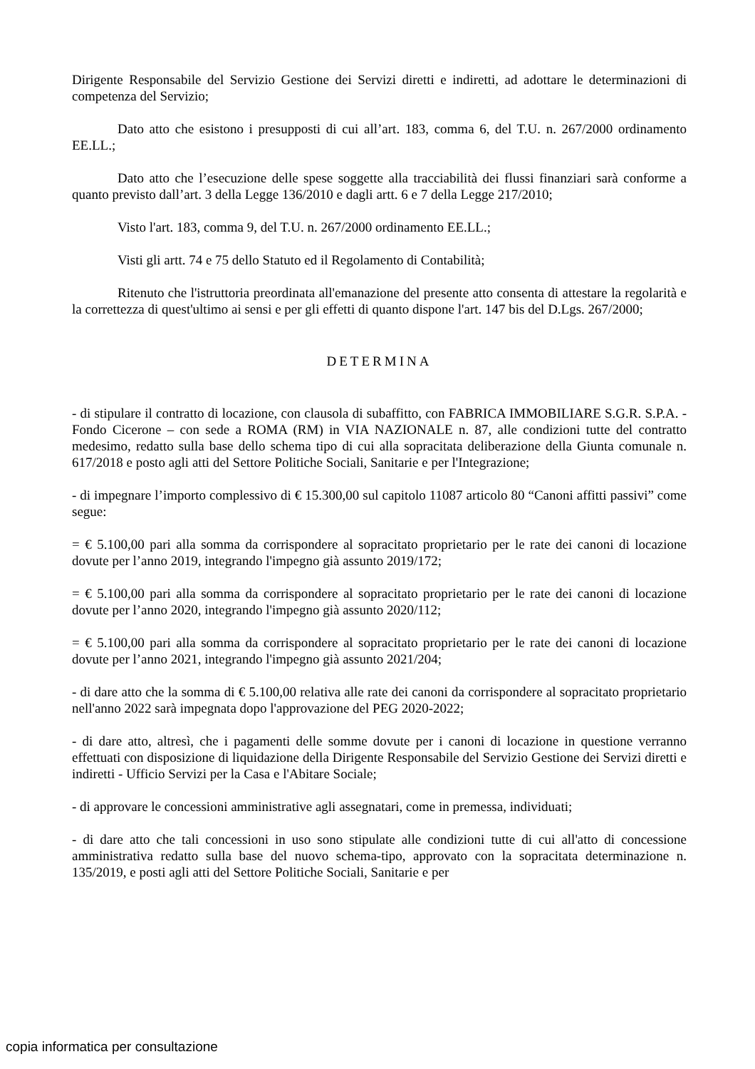Dirigente Responsabile del Servizio Gestione dei Servizi diretti e indiretti, ad adottare le determinazioni di competenza del Servizio;
Dato atto che esistono i presupposti di cui all’art. 183, comma 6, del T.U. n. 267/2000 ordinamento EE.LL.;
Dato atto che l’esecuzione delle spese soggette alla tracciabilità dei flussi finanziari sarà conforme a quanto previsto dall’art. 3 della Legge 136/2010 e dagli artt. 6 e 7 della Legge 217/2010;
Visto l'art. 183, comma 9, del T.U. n. 267/2000 ordinamento EE.LL.;
Visti gli artt. 74 e 75 dello Statuto ed il Regolamento di Contabilità;
Ritenuto che l'istruttoria preordinata all'emanazione del presente atto consenta di attestare la regolarità e la correttezza di quest'ultimo ai sensi e per gli effetti di quanto dispone l'art. 147 bis del D.Lgs. 267/2000;
DETERMINA
- di stipulare il contratto di locazione, con clausola di subaffitto, con FABRICA IMMOBILIARE S.G.R. S.P.A. - Fondo Cicerone – con sede a ROMA (RM) in VIA NAZIONALE n. 87, alle condizioni tutte del contratto medesimo, redatto sulla base dello schema tipo di cui alla sopracitata deliberazione della Giunta comunale n. 617/2018 e posto agli atti del Settore Politiche Sociali, Sanitarie e per l'Integrazione;
- di impegnare l’importo complessivo di € 15.300,00 sul capitolo 11087 articolo 80 “Canoni affitti passivi” come segue:
= € 5.100,00 pari alla somma da corrispondere al sopracitato proprietario per le rate dei canoni di locazione dovute per l’anno 2019, integrando l'impegno già assunto 2019/172;
= € 5.100,00 pari alla somma da corrispondere al sopracitato proprietario per le rate dei canoni di locazione dovute per l’anno 2020, integrando l'impegno già assunto 2020/112;
= € 5.100,00 pari alla somma da corrispondere al sopracitato proprietario per le rate dei canoni di locazione dovute per l’anno 2021, integrando l'impegno già assunto 2021/204;
- di dare atto che la somma di € 5.100,00 relativa alle rate dei canoni da corrispondere al sopracitato proprietario nell'anno 2022 sarà impegnata dopo l'approvazione del PEG 2020-2022;
- di dare atto, altresì, che i pagamenti delle somme dovute per i canoni di locazione in questione verranno effettuati con disposizione di liquidazione della Dirigente Responsabile del Servizio Gestione dei Servizi diretti e indiretti - Ufficio Servizi per la Casa e l'Abitare Sociale;
- di approvare le concessioni amministrative agli assegnatari, come in premessa, individuati;
- di dare atto che tali concessioni in uso sono stipulate alle condizioni tutte di cui all'atto di concessione amministrativa redatto sulla base del nuovo schema-tipo, approvato con la sopracitata determinazione n. 135/2019, e posti agli atti del Settore Politiche Sociali, Sanitarie e per
copia informatica per consultazione